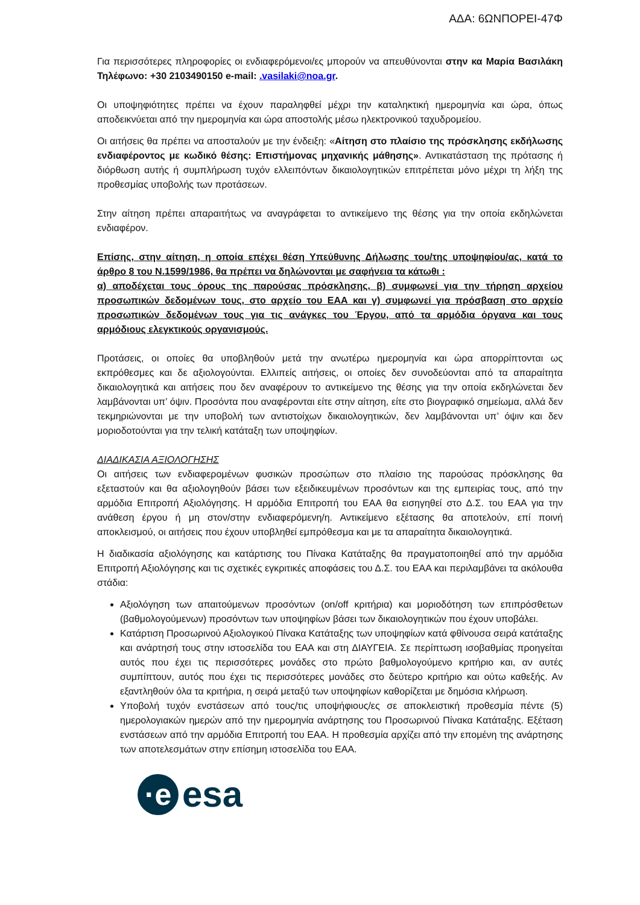ΑΔΑ: 6ΩΝΠΟΡΕΙ-47Φ
Για περισσότερες πληροφορίες οι ενδιαφερόμενοι/ες μπορούν να απευθύνονται στην κα Μαρία Βασιλάκη Τηλέφωνο: +30 2103490150 e-mail: .vasilaki@noa.gr.
Οι υποψηφιότητες πρέπει να έχουν παραληφθεί μέχρι την καταληκτική ημερομηνία και ώρα, όπως αποδεικνύεται από την ημερομηνία και ώρα αποστολής μέσω ηλεκτρονικού ταχυδρομείου.
Οι αιτήσεις θα πρέπει να αποσταλούν με την ένδειξη: «Αίτηση στο πλαίσιο της πρόσκλησης εκδήλωσης ενδιαφέροντος με κωδικό θέσης: Επιστήμονας μηχανικής μάθησης». Αντικατάσταση της πρότασης ή διόρθωση αυτής ή συμπλήρωση τυχόν ελλειπόντων δικαιολογητικών επιτρέπεται μόνο μέχρι τη λήξη της προθεσμίας υποβολής των προτάσεων.
Στην αίτηση πρέπει απαραιτήτως να αναγράφεται το αντικείμενο της θέσης για την οποία εκδηλώνεται ενδιαφέρον.
Επίσης, στην αίτηση, η οποία επέχει θέση Υπεύθυνης Δήλωσης του/της υποψηφίου/ας, κατά το άρθρο 8 του Ν.1599/1986, θα πρέπει να δηλώνονται με σαφήνεια τα κάτωθι :
α) αποδέχεται τους όρους της παρούσας πρόσκλησης, β) συμφωνεί για την τήρηση αρχείου προσωπικών δεδομένων τους, στο αρχείο του ΕΑΑ και γ) συμφωνεί για πρόσβαση στο αρχείο προσωπικών δεδομένων τους για τις ανάγκες του Έργου, από τα αρμόδια όργανα και τους αρμόδιους ελεγκτικούς οργανισμούς.
Προτάσεις, οι οποίες θα υποβληθούν μετά την ανωτέρω ημερομηνία και ώρα απορρίπτονται ως εκπρόθεσμες και δε αξιολογούνται. Ελλιπείς αιτήσεις, οι οποίες δεν συνοδεύονται από τα απαραίτητα δικαιολογητικά και αιτήσεις που δεν αναφέρουν το αντικείμενο της θέσης για την οποία εκδηλώνεται δεν λαμβάνονται υπ’ όψιν. Προσόντα που αναφέρονται είτε στην αίτηση, είτε στο βιογραφικό σημείωμα, αλλά δεν τεκμηριώνονται με την υποβολή των αντιστοίχων δικαιολογητικών, δεν λαμβάνονται υπ’ όψιν και δεν μοριοδοτούνται για την τελική κατάταξη των υποψηφίων.
ΔΙΑΔΙΚΑΣΙΑ ΑΞΙΟΛΟΓΗΣΗΣ
Οι αιτήσεις των ενδιαφερομένων φυσικών προσώπων στο πλαίσιο της παρούσας πρόσκλησης θα εξεταστούν και θα αξιολογηθούν βάσει των εξειδικευμένων προσόντων και της εμπειρίας τους, από την αρμόδια Επιτροπή Αξιολόγησης. Η αρμόδια Επιτροπή του ΕΑΑ θα εισηγηθεί στο Δ.Σ. του ΕΑΑ για την ανάθεση έργου ή μη στον/στην ενδιαφερόμενη/η. Αντικείμενο εξέτασης θα αποτελούν, επί ποινή αποκλεισμού, οι αιτήσεις που έχουν υποβληθεί εμπρόθεσμα και με τα απαραίτητα δικαιολογητικά.
Η διαδικασία αξιολόγησης και κατάρτισης του Πίνακα Κατάταξης θα πραγματοποιηθεί από την αρμόδια Επιτροπή Αξιολόγησης και τις σχετικές εγκριτικές αποφάσεις του Δ.Σ. του ΕΑΑ και περιλαμβάνει τα ακόλουθα στάδια:
Αξιολόγηση των απαιτούμενων προσόντων (on/off κριτήρια) και μοριοδότηση των επιπρόσθετων (βαθμολογούμενων) προσόντων των υποψηφίων βάσει των δικαιολογητικών που έχουν υποβάλει.
Κατάρτιση Προσωρινού Αξιολογικού Πίνακα Κατάταξης των υποψηφίων κατά φθίνουσα σειρά κατάταξης και ανάρτησή τους στην ιστοσελίδα του ΕΑΑ και στη ΔΙΑΥΓΕΙΑ. Σε περίπτωση ισοβαθμίας προηγείται αυτός που έχει τις περισσότερες μονάδες στο πρώτο βαθμολογούμενο κριτήριο και, αν αυτές συμπίπτουν, αυτός που έχει τις περισσότερες μονάδες στο δεύτερο κριτήριο και ούτω καθεξής. Αν εξαντληθούν όλα τα κριτήρια, η σειρά μεταξύ των υποψηφίων καθορίζεται με δημόσια κλήρωση.
Υποβολή τυχόν ενστάσεων από τους/τις υποψήφιους/ες σε αποκλειστική προθεσμία πέντε (5) ημερολογιακών ημερών από την ημερομηνία ανάρτησης του Προσωρινού Πίνακα Κατάταξης. Εξέταση ενστάσεων από την αρμόδια Επιτροπή του ΕΑΑ. Η προθεσμία αρχίζει από την επομένη της ανάρτησης των αποτελεσμάτων στην επίσημη ιστοσελίδα του ΕΑΑ.
·e
esa